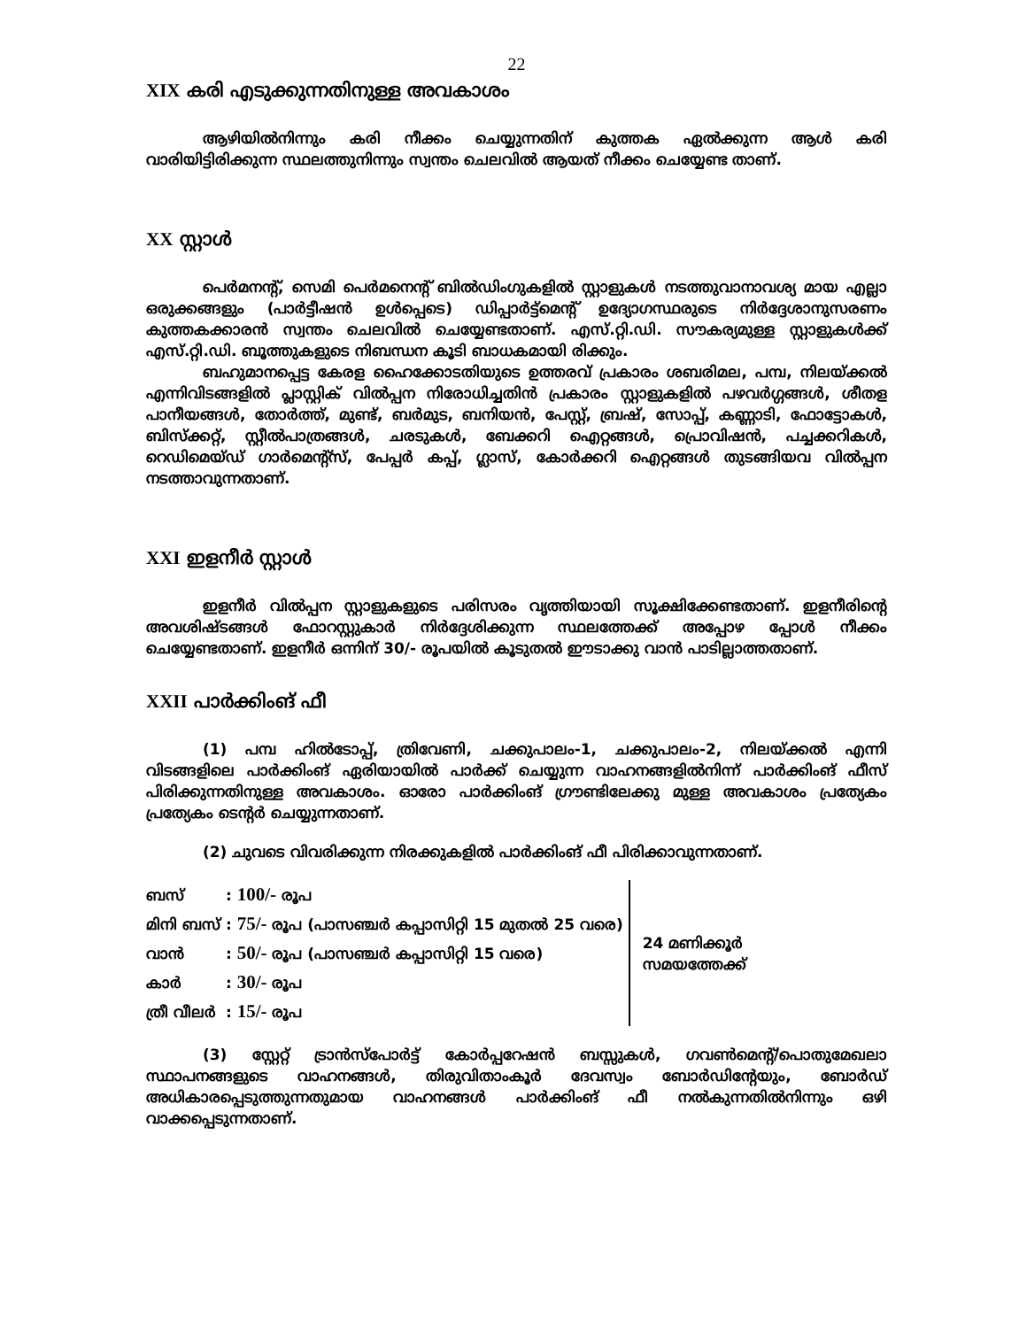22
XIX കരി എടുക്കുന്നതിനുള്ള അവകാശം
ആഴിയിൽനിന്നും കരി നീക്കം ചെയ്യുന്നതിന് കുത്തക ഏൽക്കുന്ന ആൾ കരി വാരിയിട്ടിരിക്കുന്ന സ്ഥലത്തുനിന്നും സ്വന്തം ചെലവിൽ ആയത് നീക്കം ചെയ്യേണ്ട താണ്.
XX സ്റ്റാൾ
പെർമനന്റ്, സെമി പെർമനെന്റ് ബിൽഡിംഗുകളിൽ സ്റ്റാളുകൾ നടത്തുവാനാവശ്യ മായ എല്ലാ ഒരുക്കങ്ങളും (പാർട്ടീഷൻ ഉൾപ്പെടെ) ഡിപ്പാർട്ട്മെന്റ് ഉദ്യോഗസ്ഥരുടെ നിർദ്ദേശാനുസരണം കുത്തകക്കാരൻ സ്വന്തം ചെലവിൽ ചെയ്യേണ്ടതാണ്. എസ്.റ്റി.ഡി. സൗകര്യമുള്ള സ്റ്റാളുകൾക്ക് എസ്.റ്റി.ഡി. ബൂത്തുകളുടെ നിബന്ധന കൂടി ബാധകമായി രിക്കും.
ബഹുമാനപ്പെട്ട കേരള ഹൈക്കോടതിയുടെ ഉത്തരവ് പ്രകാരം ശബരിമല, പമ്പ, നിലയ്ക്കൽ എന്നിവിടങ്ങളിൽ പ്ലാസ്റ്റിക് വിൽപ്പന നിരോധിച്ചതിൻ പ്രകാരം സ്റ്റാളുകളിൽ പഴവർഗ്ഗങ്ങൾ, ശീതള പാനീയങ്ങൾ, തോർത്ത്, മുണ്ട്, ബർമുട, ബനിയൻ, പേസ്റ്റ്, ബ്രഷ്, സോപ്പ്, കണ്ണാടി, ഫോട്ടോകൾ, ബിസ്ക്കറ്റ്, സ്റ്റീൽപാത്രങ്ങൾ, ചരടുകൾ, ബേക്കറി ഐറ്റങ്ങൾ, പ്രൊവിഷൻ, പച്ചക്കറികൾ, റെഡിമെയ്ഡ് ഗാർമെന്റ്സ്, പേപ്പർ കപ്പ്, ഗ്ലാസ്, കോർക്കറി ഐറ്റങ്ങൾ തുടങ്ങിയവ വിൽപ്പന നടത്താവുന്നതാണ്.
XXI ഇളനീർ സ്റ്റാൾ
ഇളനീർ വിൽപ്പന സ്റ്റാളുകളുടെ പരിസരം വൃത്തിയായി സൂക്ഷിക്കേണ്ടതാണ്. ഇളനീരിന്റെ അവശിഷ്ടങ്ങൾ ഫോറസ്റ്റുകാർ നിർദ്ദേശിക്കുന്ന സ്ഥലത്തേക്ക് അപ്പോഴ പ്പോൾ നീക്കം ചെയ്യേണ്ടതാണ്. ഇളനീർ ഒന്നിന് 30/- രൂപയിൽ കൂടുതൽ ഈടാക്കു വാൻ പാടില്ലാത്തതാണ്.
XXII പാർക്കിംങ് ഫീ
(1) പമ്പ ഹിൽടോപ്പ്, ത്രിവേണി, ചക്കുപാലം-1, ചക്കുപാലം-2, നിലയ്ക്കൽ എന്നി വിടങ്ങളിലെ പാർക്കിംങ് ഏരിയായിൽ പാർക്ക് ചെയ്യുന്ന വാഹനങ്ങളിൽനിന്ന് പാർക്കിംങ് ഫീസ് പിരിക്കുന്നതിനുള്ള അവകാശം. ഓരോ പാർക്കിംങ് ഗ്രൗണ്ടിലേക്കു മുള്ള അവകാശം പ്രത്യേകം പ്രത്യേകം ടെന്റർ ചെയ്യുന്നതാണ്.
(2) ചുവടെ വിവരിക്കുന്ന നിരക്കുകളിൽ പാർക്കിംങ് ഫീ പിരിക്കാവുന്നതാണ്.
| ബസ് | : 100/- രൂപ | 24 മണിക്കൂർ സമയത്തേക്ക് |
| മിനി ബസ് | : 75/- രൂപ (പാസഞ്ചർ കപ്പാസിറ്റി 15 മുതൽ 25 വരെ) | |
| വാൻ | : 50/- രൂപ (പാസഞ്ചർ കപ്പാസിറ്റി 15 വരെ) | |
| കാർ | : 30/- രൂപ | |
| ത്രീ വീലർ | : 15/- രൂപ | |
(3) സ്റ്റേറ്റ് ട്രാൻസ്പോർട്ട് കോർപ്പറേഷൻ ബസ്സുകൾ, ഗവൺമെന്റ്/പൊതുമേഖലാ സ്ഥാപനങ്ങളുടെ വാഹനങ്ങൾ, തിരുവിതാംകൂർ ദേവസ്വം ബോർഡിന്റേയും, ബോർഡ് അധികാരപ്പെടുത്തുന്നതുമായ വാഹനങ്ങൾ പാർക്കിംങ് ഫീ നൽകുന്നതിൽനിന്നും ഒഴി വാക്കപ്പെടുന്നതാണ്.